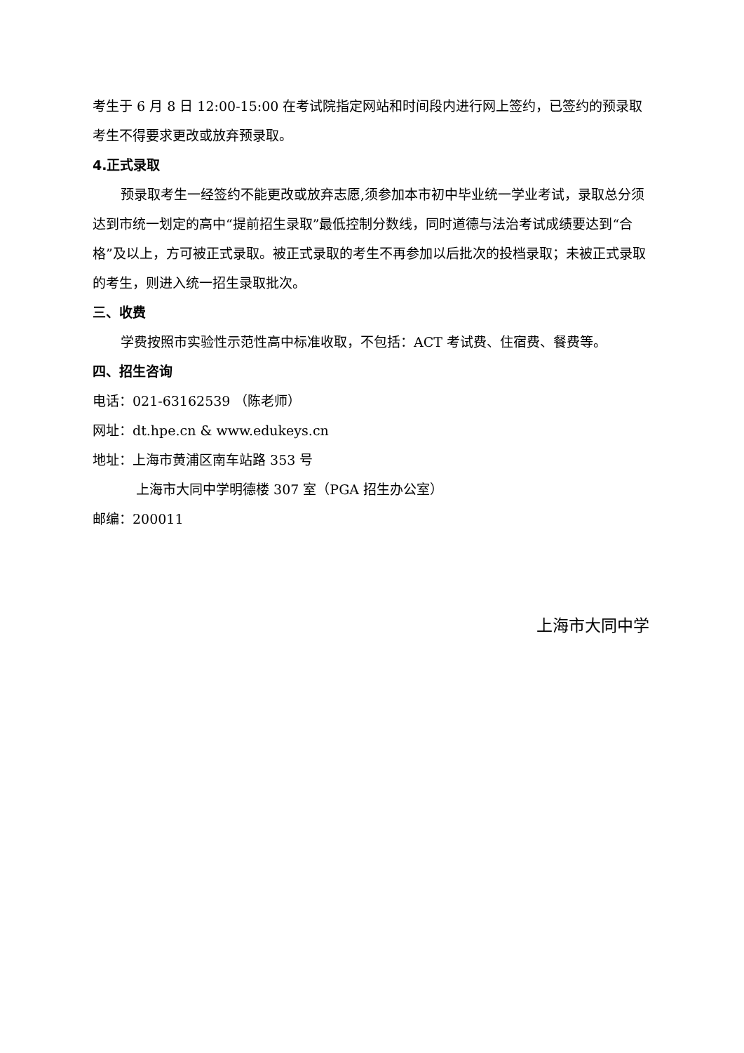考生于 6 月 8 日 12:00-15:00 在考试院指定网站和时间段内进行网上签约，已签约的预录取考生不得要求更改或放弃预录取。
4.正式录取
预录取考生一经签约不能更改或放弃志愿,须参加本市初中毕业统一学业考试，录取总分须达到市统一划定的高中“提前招生录取”最低控制分数线，同时道德与法治考试成绩要达到“合格”及以上，方可被正式录取。被正式录取的考生不再参加以后批次的投档录取；未被正式录取的考生，则进入统一招生录取批次。
三、收费
学费按照市实验性示范性高中标准收取，不包括：ACT 考试费、住宿费、餐费等。
四、招生咨询
电话：021-63162539 （陈老师）
网址：dt.hpe.cn & www.edukeys.cn
地址：上海市黄浦区南车站路 353 号
上海市大同中学明德楼 307 室（PGA 招生办公室）
邮编：200011
上海市大同中学